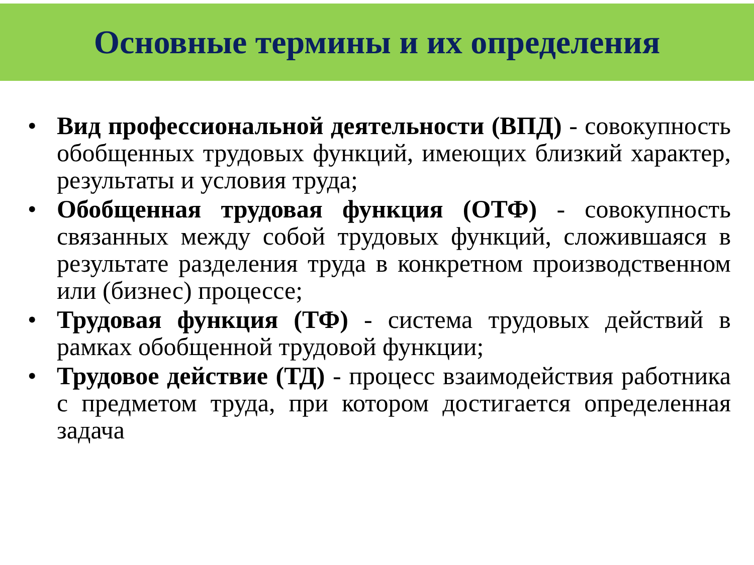Основные термины и их определения
• Вид профессиональной деятельности (ВПД) - совокупность обобщенных трудовых функций, имеющих близкий характер, результаты и условия труда;
• Обобщенная трудовая функция (ОТФ) - совокупность связанных между собой трудовых функций, сложившаяся в результате разделения труда в конкретном производственном или (бизнес) процессе;
• Трудовая функция (ТФ) - система трудовых действий в рамках обобщенной трудовой функции;
• Трудовое действие (ТД) - процесс взаимодействия работника с предметом труда, при котором достигается определенная задача